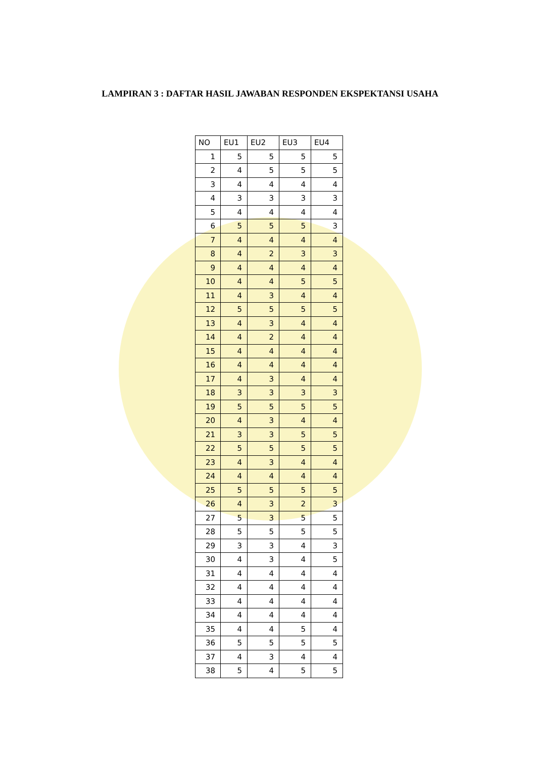LAMPIRAN 3 : DAFTAR HASIL JAWABAN RESPONDEN EKSPEKTANSI USAHA
| NO | EU1 | EU2 | EU3 | EU4 |
| --- | --- | --- | --- | --- |
| 1 | 5 | 5 | 5 | 5 |
| 2 | 4 | 5 | 5 | 5 |
| 3 | 4 | 4 | 4 | 4 |
| 4 | 3 | 3 | 3 | 3 |
| 5 | 4 | 4 | 4 | 4 |
| 6 | 5 | 5 | 5 | 3 |
| 7 | 4 | 4 | 4 | 4 |
| 8 | 4 | 2 | 3 | 3 |
| 9 | 4 | 4 | 4 | 4 |
| 10 | 4 | 4 | 5 | 5 |
| 11 | 4 | 3 | 4 | 4 |
| 12 | 5 | 5 | 5 | 5 |
| 13 | 4 | 3 | 4 | 4 |
| 14 | 4 | 2 | 4 | 4 |
| 15 | 4 | 4 | 4 | 4 |
| 16 | 4 | 4 | 4 | 4 |
| 17 | 4 | 3 | 4 | 4 |
| 18 | 3 | 3 | 3 | 3 |
| 19 | 5 | 5 | 5 | 5 |
| 20 | 4 | 3 | 4 | 4 |
| 21 | 3 | 3 | 5 | 5 |
| 22 | 5 | 5 | 5 | 5 |
| 23 | 4 | 3 | 4 | 4 |
| 24 | 4 | 4 | 4 | 4 |
| 25 | 5 | 5 | 5 | 5 |
| 26 | 4 | 3 | 2 | 3 |
| 27 | 5 | 3 | 5 | 5 |
| 28 | 5 | 5 | 5 | 5 |
| 29 | 3 | 3 | 4 | 3 |
| 30 | 4 | 3 | 4 | 5 |
| 31 | 4 | 4 | 4 | 4 |
| 32 | 4 | 4 | 4 | 4 |
| 33 | 4 | 4 | 4 | 4 |
| 34 | 4 | 4 | 4 | 4 |
| 35 | 4 | 4 | 5 | 4 |
| 36 | 5 | 5 | 5 | 5 |
| 37 | 4 | 3 | 4 | 4 |
| 38 | 5 | 4 | 5 | 5 |